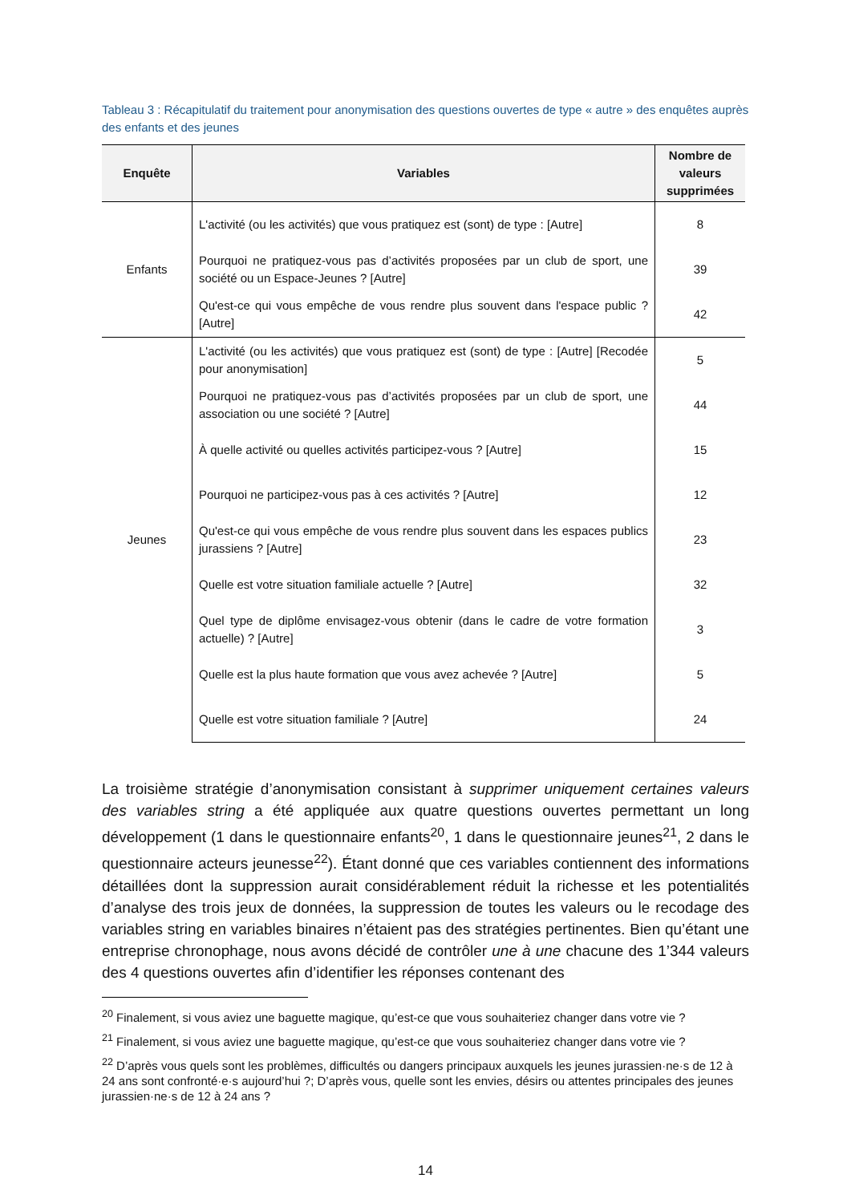Tableau 3 : Récapitulatif du traitement pour anonymisation des questions ouvertes de type « autre » des enquêtes auprès des enfants et des jeunes
| Enquête | Variables | Nombre de valeurs supprimées |
| --- | --- | --- |
| Enfants | L'activité (ou les activités) que vous pratiquez est (sont) de type : [Autre] | 8 |
| | Pourquoi ne pratiquez-vous pas d’activités proposées par un club de sport, une société ou un Espace-Jeunes ? [Autre] | 39 |
| | Qu'est-ce qui vous empêche de vous rendre plus souvent dans l'espace public ? [Autre] | 42 |
| Jeunes | L'activité (ou les activités) que vous pratiquez est (sont) de type : [Autre] [Recodée pour anonymisation] | 5 |
| | Pourquoi ne pratiquez-vous pas d’activités proposées par un club de sport, une association ou une société ? [Autre] | 44 |
| | À quelle activité ou quelles activités participez-vous ? [Autre] | 15 |
| | Pourquoi ne participez-vous pas à ces activités ? [Autre] | 12 |
| | Qu'est-ce qui vous empêche de vous rendre plus souvent dans les espaces publics jurassiens ? [Autre] | 23 |
| | Quelle est votre situation familiale actuelle ? [Autre] | 32 |
| | Quel type de diplôme envisagez-vous obtenir (dans le cadre de votre formation actuelle) ? [Autre] | 3 |
| | Quelle est la plus haute formation que vous avez achevée ? [Autre] | 5 |
| | Quelle est votre situation familiale ? [Autre] | 24 |
La troisième stratégie d’anonymisation consistant à supprimer uniquement certaines valeurs des variables string a été appliquée aux quatre questions ouvertes permettant un long développement (1 dans le questionnaire enfants<sup>20</sup>, 1 dans le questionnaire jeunes<sup>21</sup>, 2 dans le questionnaire acteurs jeunesse<sup>22</sup>). Étant donné que ces variables contiennent des informations détaillées dont la suppression aurait considérablement réduit la richesse et les potentialités d’analyse des trois jeux de données, la suppression de toutes les valeurs ou le recodage des variables string en variables binaires n’étaient pas des stratégies pertinentes. Bien qu’étant une entreprise chronophage, nous avons décidé de contrôler une à une chacune des 1’344 valeurs des 4 questions ouvertes afin d’identifier les réponses contenant des
<sup>20</sup> Finalement, si vous aviez une baguette magique, qu’est-ce que vous souhaiteriez changer dans votre vie ?
<sup>21</sup> Finalement, si vous aviez une baguette magique, qu’est-ce que vous souhaiteriez changer dans votre vie ?
<sup>22</sup> D’après vous quels sont les problèmes, difficultés ou dangers principaux auxquels les jeunes jurassien·ne·s de 12 à 24 ans sont confronté·e·s aujourd’hui ?; D’après vous, quelle sont les envies, désirs ou attentes principales des jeunes jurassien·ne·s de 12 à 24 ans ?
14